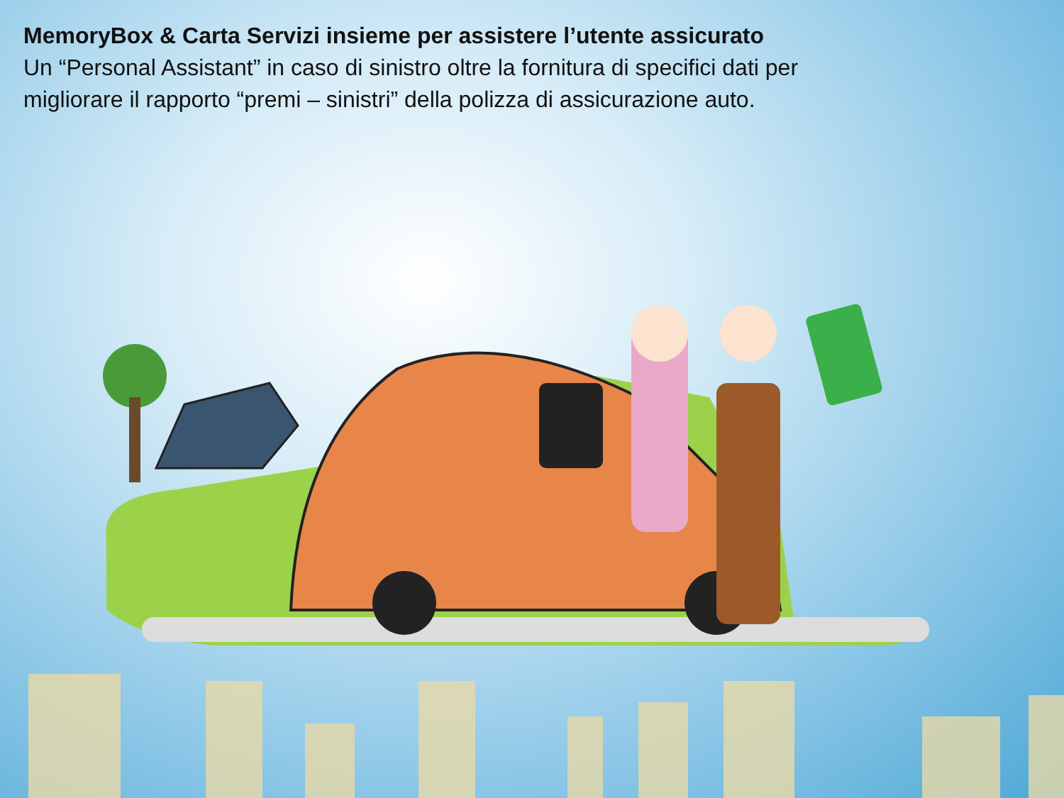MemoryBox & Carta Servizi insieme per assistere l’utente assicurato
Un “Personal Assistant” in caso di sinistro oltre la fornitura di specifici dati per migliorare il rapporto “premi – sinistri” della polizza di assicurazione auto.